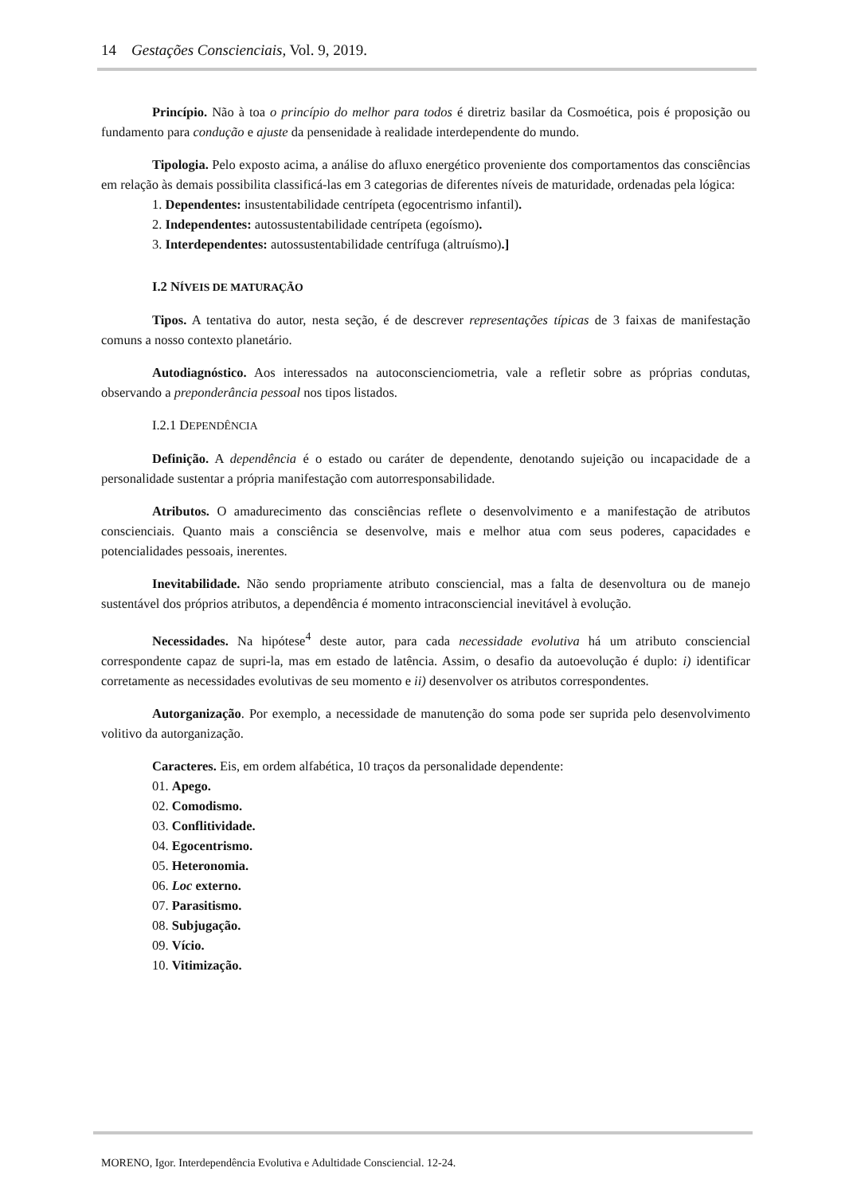14 Gestações Conscienciais, Vol. 9, 2019.
Princípio. Não à toa o princípio do melhor para todos é diretriz basilar da Cosmoética, pois é proposição ou fundamento para condução e ajuste da pensenidade à realidade interdependente do mundo.
Tipologia. Pelo exposto acima, a análise do afluxo energético proveniente dos comportamentos das consciências em relação às demais possibilita classificá-las em 3 categorias de diferentes níveis de maturidade, ordenadas pela lógica:
1. Dependentes: insustentabilidade centrípeta (egocentrismo infantil).
2. Independentes: autossustentabilidade centrípeta (egoísmo).
3. Interdependentes: autossustentabilidade centrífuga (altruísmo).]
I.2 NÍVEIS DE MATURAÇÃO
Tipos. A tentativa do autor, nesta seção, é de descrever representações típicas de 3 faixas de manifestação comuns a nosso contexto planetário.
Autodiagnóstico. Aos interessados na autoconscienciometria, vale a refletir sobre as próprias condutas, observando a preponderância pessoal nos tipos listados.
I.2.1 DEPENDÊNCIA
Definição. A dependência é o estado ou caráter de dependente, denotando sujeição ou incapacidade de a personalidade sustentar a própria manifestação com autorresponsabilidade.
Atributos. O amadurecimento das consciências reflete o desenvolvimento e a manifestação de atributos conscienciais. Quanto mais a consciência se desenvolve, mais e melhor atua com seus poderes, capacidades e potencialidades pessoais, inerentes.
Inevitabilidade. Não sendo propriamente atributo consciencial, mas a falta de desenvoltura ou de manejo sustentável dos próprios atributos, a dependência é momento intraconsciencial inevitável à evolução.
Necessidades. Na hipótese<sup>4</sup> deste autor, para cada necessidade evolutiva há um atributo consciencial correspondente capaz de supri-la, mas em estado de latência. Assim, o desafio da autoevolução é duplo: i) identificar corretamente as necessidades evolutivas de seu momento e ii) desenvolver os atributos correspondentes.
Autorganização. Por exemplo, a necessidade de manutenção do soma pode ser suprida pelo desenvolvimento volitivo da autorganização.
Caracteres. Eis, em ordem alfabética, 10 traços da personalidade dependente:
01. Apego.
02. Comodismo.
03. Conflitividade.
04. Egocentrismo.
05. Heteronomia.
06. Loc externo.
07. Parasitismo.
08. Subjugação.
09. Vício.
10. Vitimização.
MORENO, Igor. Interdependência Evolutiva e Adultidade Consciencial. 12-24.